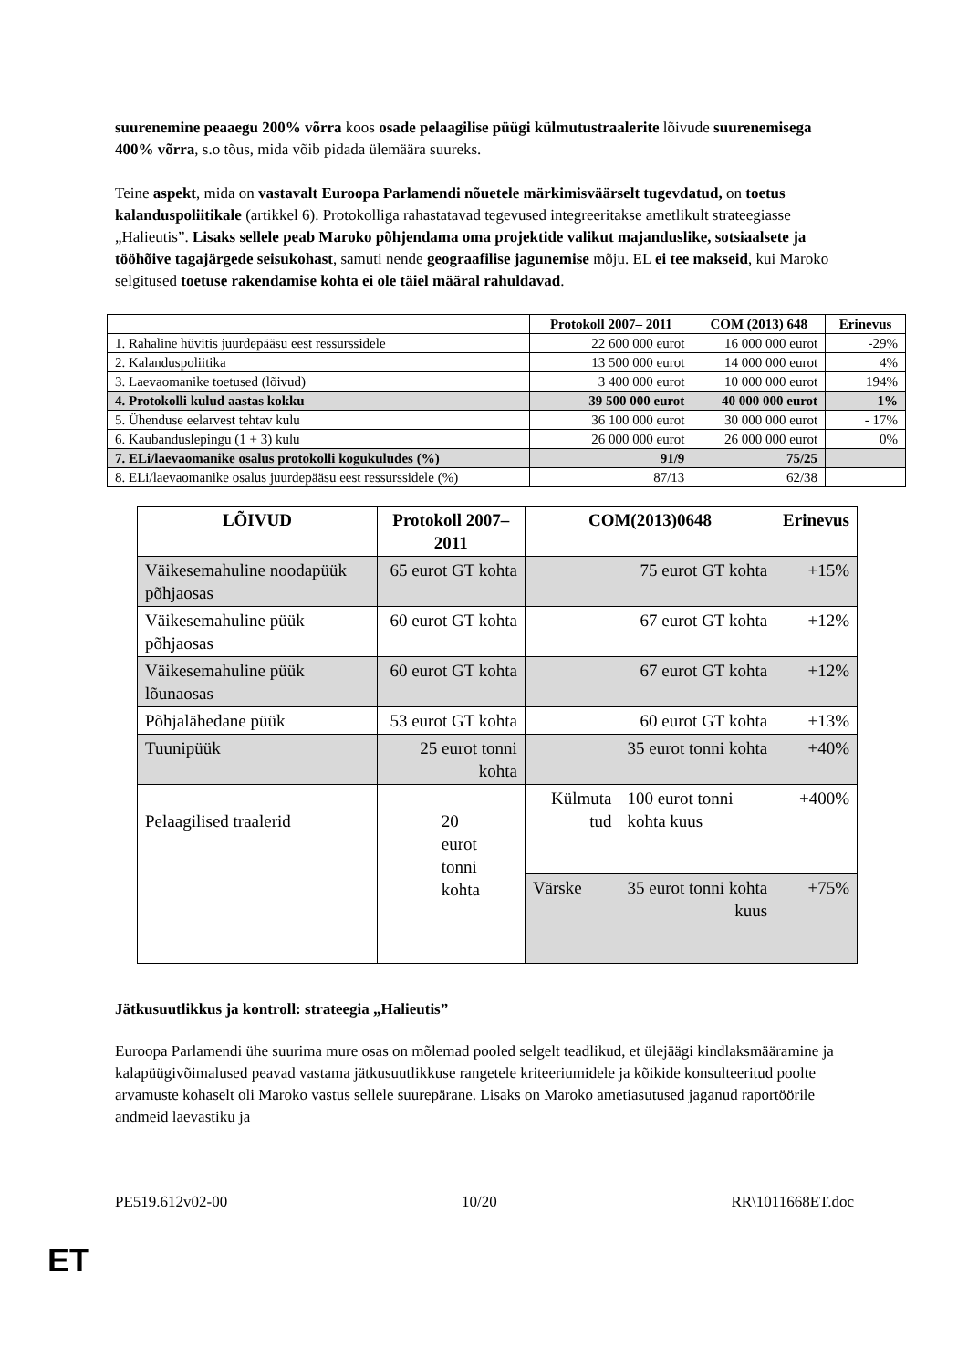suurenemine peaaegu 200% võrra koos osade pelaagilise püügi külmutustraalerite lõivude suurenemisega 400% võrra, s.o tõus, mida võib pidada ülemäära suureks.
Teine aspekt, mida on vastavalt Euroopa Parlamendi nõuetele märkimisväärselt tugevdatud, on toetus kalanduspoliitikale (artikkel 6). Protokolliga rahastatavad tegevused integreeritakse ametlikult strateegiasse „Halieutis”. Lisaks sellele peab Maroko põhjendama oma projektide valikut majanduslike, sotsiaalsete ja tööhõive tagajärgede seisukohast, samuti nende geograafilise jagunemise mõju. EL ei tee makseid, kui Maroko selgitused toetuse rakendamise kohta ei ole täiel määral rahuldavad.
| | Protokoll 2007– 2011 | COM (2013) 648 | Erinevus |
| --- | --- | --- | --- |
| 1. Rahaline hüvitis juurdepääsu eest ressurssidele | 22 600 000 eurot | 16 000 000 eurot | -29% |
| 2. Kalanduspoliitika | 13 500 000 eurot | 14 000 000 eurot | 4% |
| 3. Laevaomanike toetused (lõivud) | 3 400 000 eurot | 10 000 000 eurot | 194% |
| 4. Protokolli kulud aastas kokku | 39 500 000 eurot | 40 000 000 eurot | 1% |
| 5. Ühenduse eelarvest tehtav kulu | 36 100 000 eurot | 30 000 000 eurot | - 17% |
| 6. Kaubanduslepingu (1 + 3) kulu | 26 000 000 eurot | 26 000 000 eurot | 0% |
| 7. ELi/laevaomanike osalus protokolli kogukuludes (%) | 91/9 | 75/25 | |
| 8. ELi/laevaomanike osalus juurdepääsu eest ressurssidele (%) | 87/13 | 62/38 | |
| LÕIVUD | Protokoll 2007–2011 | COM(2013)0648 | | Erinevus |
| --- | --- | --- | --- | --- |
| Väikesemahuline noodapüük põhjaosas | 65 eurot GT kohta | 75 eurot GT kohta | | +15% |
| Väikesemahuline püük põhjaosas | 60 eurot GT kohta | 67 eurot GT kohta | | +12% |
| Väikesemahuline püük lõunaosas | 60 eurot GT kohta | 67 eurot GT kohta | | +12% |
| Põhjalähedane püük | 53 eurot GT kohta | 60 eurot GT kohta | | +13% |
| Tuunipüük | 25 eurot tonni kohta | 35 eurot tonni kohta | | +40% |
| Pelaagilised traalerid | 20 eurot tonni kohta | Külmuta tud | 100 eurot tonni kohta kuus | +400% |
| | | Värske | 35 eurot tonni kohta kuus | +75% |
Jätkusuutlikkus ja kontroll: strateegia „Halieutis”
Euroopa Parlamendi ühe suurima mure osas on mõlemad pooled selgelt teadlikud, et ülejäägi kindlaksmääramine ja kalapüügivõimalused peavad vastama jätkusuutlikkuse rangetele kriteeriumidele ja kõikide konsulteeritud poolte arvamuste kohaselt oli Maroko vastus sellele suurepärane. Lisaks on Maroko ametiasutused jaganud raportöörile andmeid laevastiku ja
PE519.612v02-00 10/20 RR\1011668ET.doc
ET